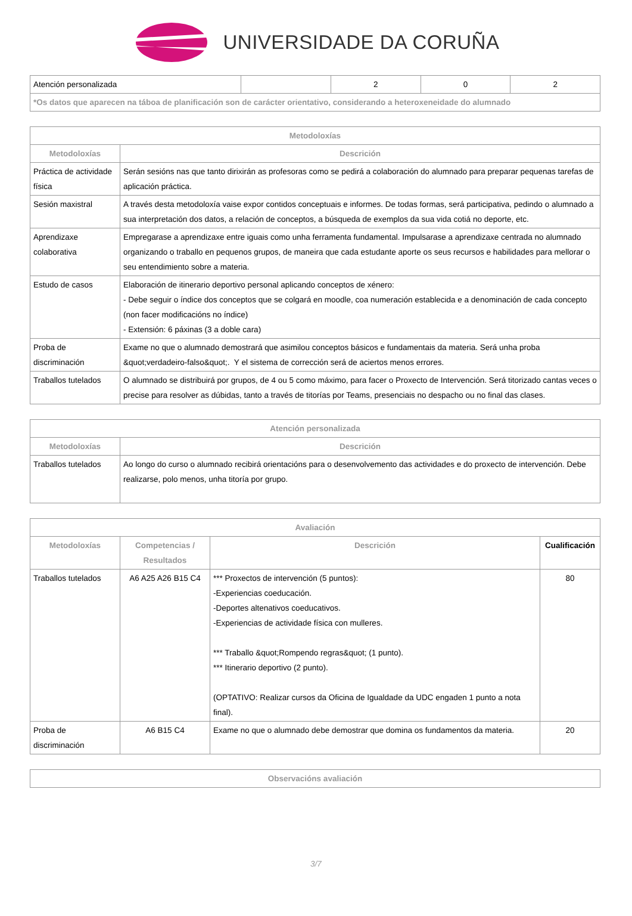UNIVERSIDADE DA CORUÑA
| Atención personalizada | | 2 | 0 | 2 |
| *Os datos que aparecen na táboa de planificación son de carácter orientativo, considerando a heteroxeneidade do alumnado | | | | |
| Metodoloxías | |
| --- | --- |
| Metodoloxías | Descrición |
| Práctica de actividade física | Serán sesións nas que tanto dirixirán as profesoras como se pedirá a colaboración do alumnado para preparar pequenas tarefas de aplicación práctica. |
| Sesión maxistral | A través desta metodoloxía vaise expor contidos conceptuais e informes. De todas formas, será participativa, pedindo o alumnado a sua interpretación dos datos, a relación de conceptos, a búsqueda de exemplos da sua vida cotiá no deporte, etc. |
| Aprendizaxe colaborativa | Empregarase a aprendizaxe entre iguais como unha ferramenta fundamental. Impulsarase a aprendizaxe centrada no alumnado organizando o traballo en pequenos grupos, de maneira que cada estudante aporte os seus recursos e habilidades para mellorar o seu entendimiento sobre a materia. |
| Estudo de casos | Elaboración de itinerario deportivo personal aplicando conceptos de xénero: - Debe seguir o índice dos conceptos que se colgará en moodle, coa numeración establecida e a denominación de cada concepto (non facer modificacións no índice) - Extensión: 6 páxinas (3 a doble cara) |
| Proba de discriminación | Exame no que o alumnado demostrará que asimilou conceptos básicos e fundamentais da materia. Será unha proba &quot;verdadeiro-falso&quot;. Y el sistema de corrección será de aciertos menos errores. |
| Traballos tutelados | O alumnado se distribuirá por grupos, de 4 ou 5 como máximo, para facer o Proxecto de Intervención. Será titorizado cantas veces o precise para resolver as dúbidas, tanto a través de titorías por Teams, presenciais no despacho ou no final das clases. |
| Atención personalizada | |
| --- | --- |
| Metodoloxías | Descrición |
| Traballos tutelados | Ao longo do curso o alumnado recibirá orientacións para o desenvolvemento das actividades e do proxecto de intervención. Debe realizarse, polo menos, unha titoría por grupo. |
| Avaliación | | | |
| --- | --- | --- | --- |
| Metodoloxías | Competencias / Resultados | Descrición | Cualificación |
| Traballos tutelados | A6 A25 A26 B15 C4 | *** Proxectos de intervención (5 puntos): -Experiencias coeducación. -Deportes altenativos coeducativos. -Experiencias de actividade física con mulleres. *** Traballo &quot;Rompendo regras&quot; (1 punto). *** Itinerario deportivo (2 punto). (OPTATIVO: Realizar cursos da Oficina de Igualdade da UDC engaden 1 punto a nota final). | 80 |
| Proba de discriminación | A6 B15 C4 | Exame no que o alumnado debe demostrar que domina os fundamentos da materia. | 20 |
| Observacións avaliación |
| --- |
3/7